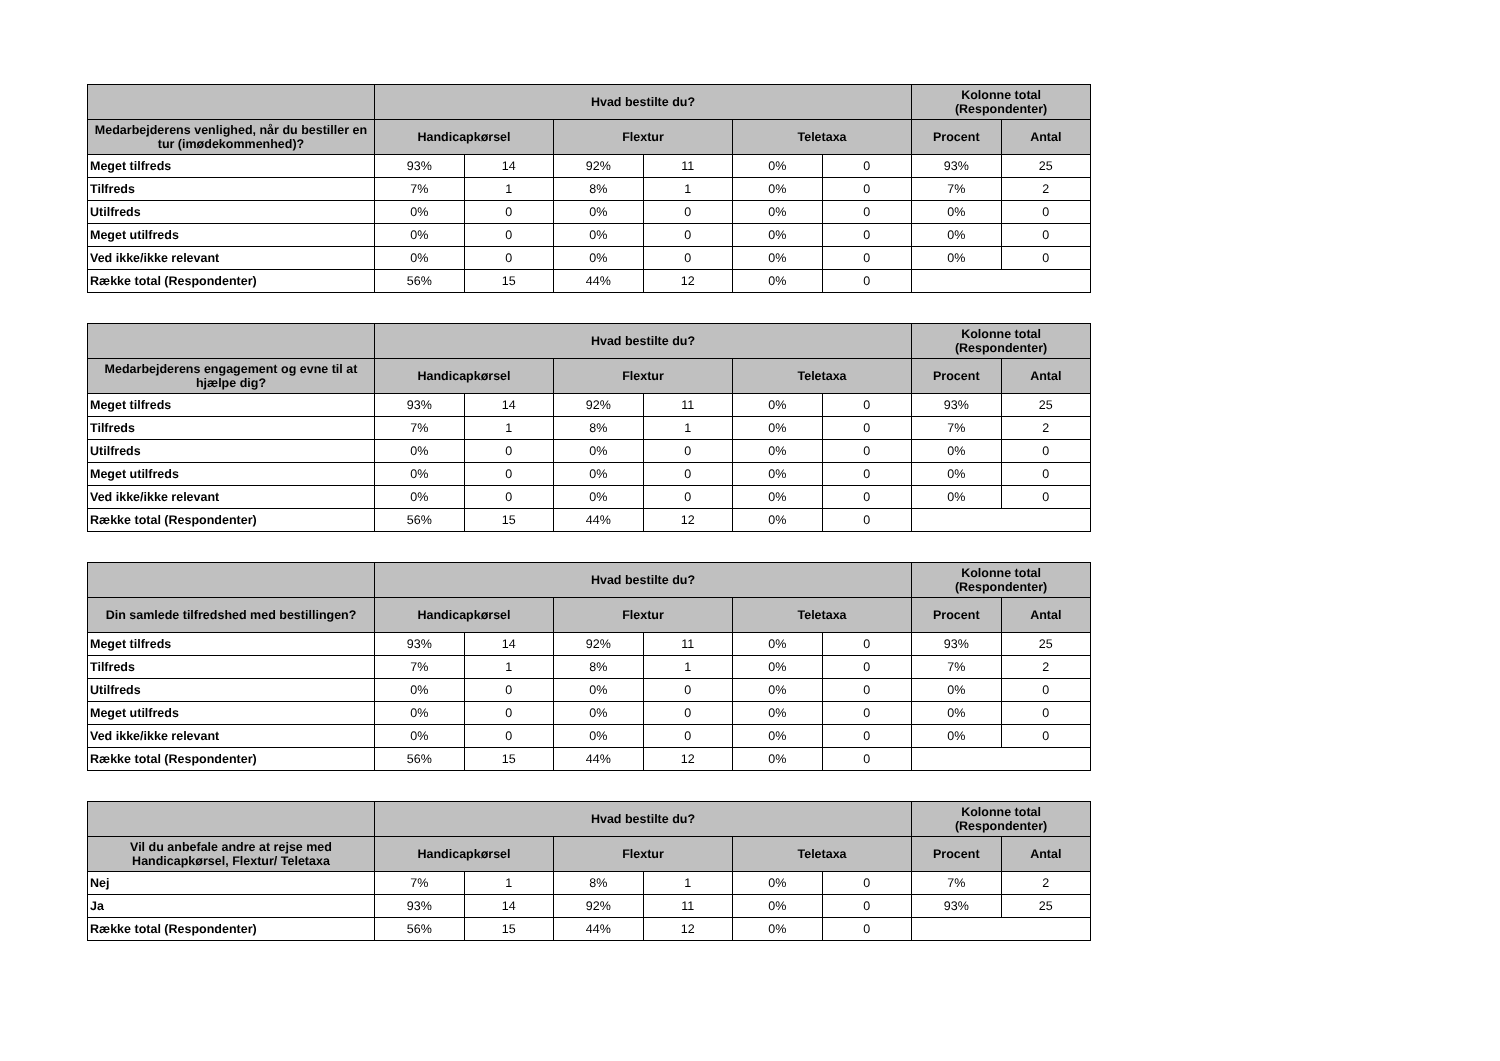| | Hvad bestilte du? | | | | | | Kolonne total (Respondenter) | |
| --- | --- | --- | --- | --- | --- | --- | --- | --- |
| Medarbejderens venlighed, når du bestiller en tur (imødekommenhed)? | Handicapkørsel | | Flextur | | Teletaxa | | Procent | Antal |
| Meget tilfreds | 93% | 14 | 92% | 11 | 0% | 0 | 93% | 25 |
| Tilfreds | 7% | 1 | 8% | 1 | 0% | 0 | 7% | 2 |
| Utilfreds | 0% | 0 | 0% | 0 | 0% | 0 | 0% | 0 |
| Meget utilfreds | 0% | 0 | 0% | 0 | 0% | 0 | 0% | 0 |
| Ved ikke/ikke relevant | 0% | 0 | 0% | 0 | 0% | 0 | 0% | 0 |
| Række total (Respondenter) | 56% | 15 | 44% | 12 | 0% | 0 | | |
| | Hvad bestilte du? | | | | | | Kolonne total (Respondenter) | |
| --- | --- | --- | --- | --- | --- | --- | --- | --- |
| Medarbejderens engagement og evne til at hjælpe dig? | Handicapkørsel | | Flextur | | Teletaxa | | Procent | Antal |
| Meget tilfreds | 93% | 14 | 92% | 11 | 0% | 0 | 93% | 25 |
| Tilfreds | 7% | 1 | 8% | 1 | 0% | 0 | 7% | 2 |
| Utilfreds | 0% | 0 | 0% | 0 | 0% | 0 | 0% | 0 |
| Meget utilfreds | 0% | 0 | 0% | 0 | 0% | 0 | 0% | 0 |
| Ved ikke/ikke relevant | 0% | 0 | 0% | 0 | 0% | 0 | 0% | 0 |
| Række total (Respondenter) | 56% | 15 | 44% | 12 | 0% | 0 | | |
| | Hvad bestilte du? | | | | | | Kolonne total (Respondenter) | |
| --- | --- | --- | --- | --- | --- | --- | --- | --- |
| Din samlede tilfredshed med bestillingen? | Handicapkørsel | | Flextur | | Teletaxa | | Procent | Antal |
| Meget tilfreds | 93% | 14 | 92% | 11 | 0% | 0 | 93% | 25 |
| Tilfreds | 7% | 1 | 8% | 1 | 0% | 0 | 7% | 2 |
| Utilfreds | 0% | 0 | 0% | 0 | 0% | 0 | 0% | 0 |
| Meget utilfreds | 0% | 0 | 0% | 0 | 0% | 0 | 0% | 0 |
| Ved ikke/ikke relevant | 0% | 0 | 0% | 0 | 0% | 0 | 0% | 0 |
| Række total (Respondenter) | 56% | 15 | 44% | 12 | 0% | 0 | | |
| | Hvad bestilte du? | | | | | | Kolonne total (Respondenter) | |
| --- | --- | --- | --- | --- | --- | --- | --- | --- |
| Vil du anbefale andre at rejse med Handicapkørsel, Flextur/ Teletaxa | Handicapkørsel | | Flextur | | Teletaxa | | Procent | Antal |
| Nej | 7% | 1 | 8% | 1 | 0% | 0 | 7% | 2 |
| Ja | 93% | 14 | 92% | 11 | 0% | 0 | 93% | 25 |
| Række total (Respondenter) | 56% | 15 | 44% | 12 | 0% | 0 | | |